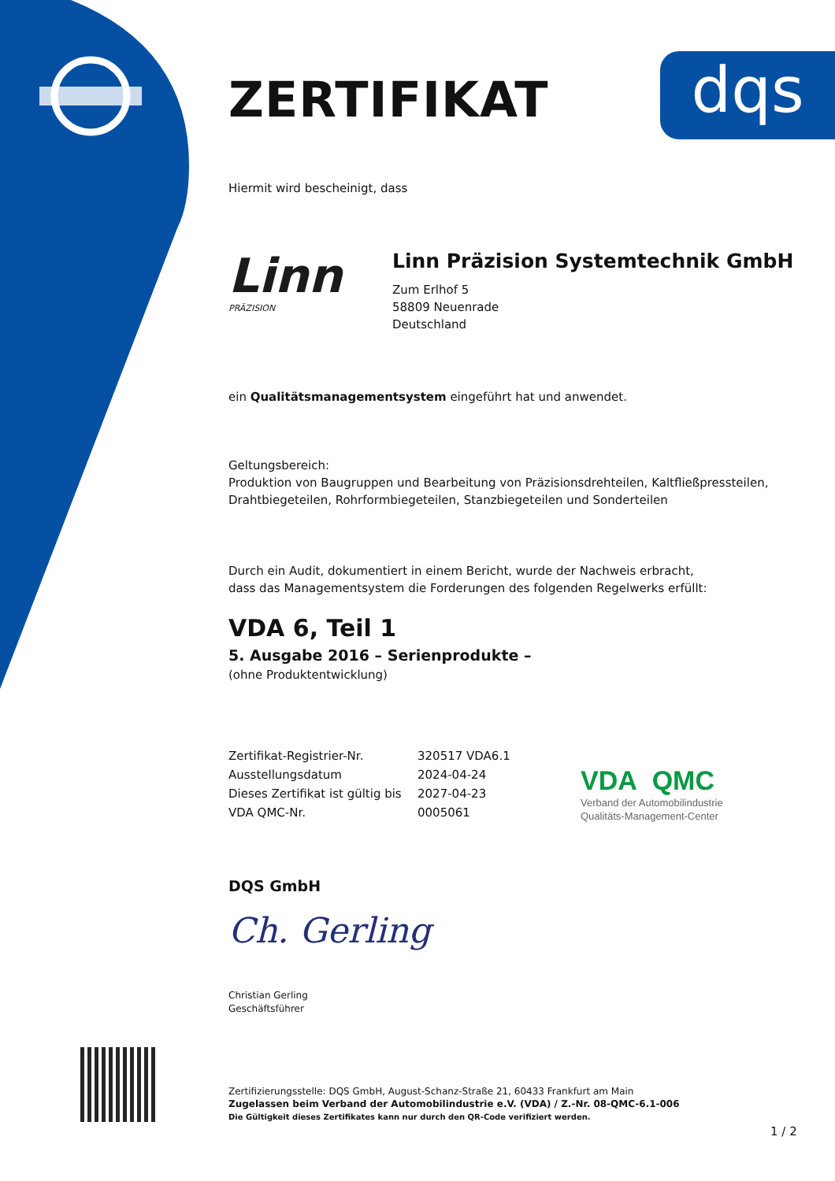dqs
ZERTIFIKAT
Hiermit wird bescheinigt, dass
Linn
PRÄZISION
Linn Präzision Systemtechnik GmbH
Zum Erlhof 5
58809 Neuenrade
Deutschland
ein Qualitätsmanagementsystem eingeführt hat und anwendet.
Geltungsbereich:
Produktion von Baugruppen und Bearbeitung von Präzisionsdrehteilen, Kaltfließpressteilen, Drahtbiegeteilen, Rohrformbiegeteilen, Stanzbiegeteilen und Sonderteilen
Durch ein Audit, dokumentiert in einem Bericht, wurde der Nachweis erbracht,
dass das Managementsystem die Forderungen des folgenden Regelwerks erfüllt:
VDA 6, Teil 1
5. Ausgabe 2016 – Serienprodukte –
(ohne Produktentwicklung)
| Zertifikat-Registrier-Nr. | 320517 VDA6.1 |
| Ausstellungsdatum | 2024-04-24 |
| Dieses Zertifikat ist gültig bis | 2027-04-23 |
| VDA QMC-Nr. | 0005061 |
DQS GmbH
Ch. Gerling
Christian Gerling
Geschäftsführer
Zertifizierungsstelle: DQS GmbH, August-Schanz-Straße 21, 60433 Frankfurt am Main
Zugelassen beim Verband der Automobilindustrie e.V. (VDA) / Z.-Nr. 08-QMC-6.1-006
Die Gültigkeit dieses Zertifikates kann nur durch den QR-Code verifiziert werden.
VDA QMC
Verband der Automobilindustrie
Qualitäts-Management-Center
1 / 2